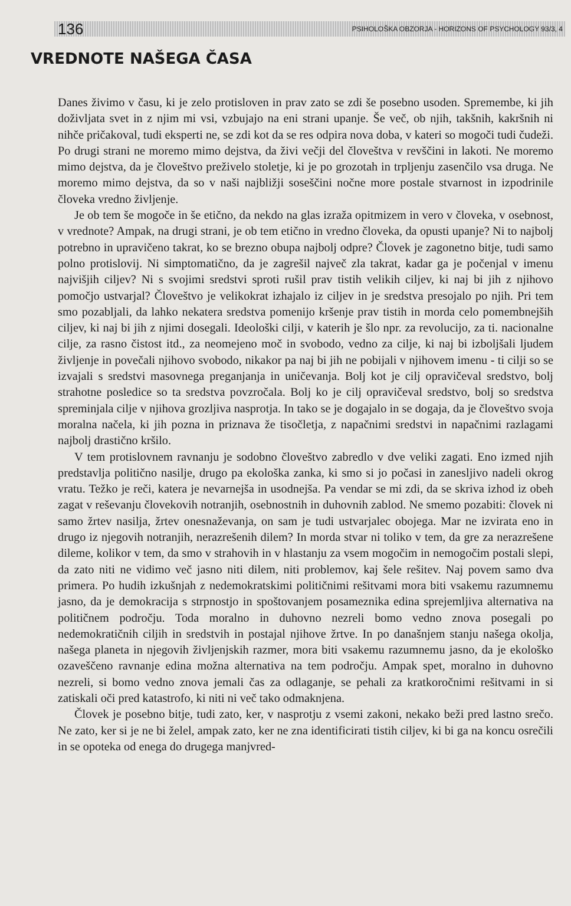136 PSIHOLOŠKA OBZORJA - HORIZONS OF PSYCHOLOGY 93/3, 4
VREDNOTE NAŠEGA ČASA
Danes živimo v času, ki je zelo protisloven in prav zato se zdi še posebno usoden. Spremembe, ki jih doživljata svet in z njim mi vsi, vzbujajo na eni strani upanje. Še več, ob njih, takšnih, kakršnih ni nihče pričakoval, tudi eksperti ne, se zdi kot da se res odpira nova doba, v kateri so mogoči tudi čudeži. Po drugi strani ne moremo mimo dejstva, da živi večji del človeštva v revščini in lakoti. Ne moremo mimo dejstva, da je človeštvo preživelo stoletje, ki je po grozotah in trpljenju zasenčilo vsa druga. Ne moremo mimo dejstva, da so v naši najbližji soseščini nočne more postale stvarnost in izpodrinile človeka vredno življenje.
Je ob tem še mogoče in še etično, da nekdo na glas izraža opitmizem in vero v človeka, v osebnost, v vrednote? Ampak, na drugi strani, je ob tem etično in vredno človeka, da opusti upanje? Ni to najbolj potrebno in upravičeno takrat, ko se brezno obupa najbolj odpre? Človek je zagonetno bitje, tudi samo polno protislovij. Ni simptomatično, da je zagrešil največ zla takrat, kadar ga je počenjal v imenu najvišjih ciljev? Ni s svojimi sredstvi sproti rušil prav tistih velikih ciljev, ki naj bi jih z njihovo pomočjo ustvarjal? Človeštvo je velikokrat izhajalo iz ciljev in je sredstva presojalo po njih. Pri tem smo pozabljali, da lahko nekatera sredstva pomenijo kršenje prav tistih in morda celo pomembnejših ciljev, ki naj bi jih z njimi dosegali. Ideološki cilji, v katerih je šlo npr. za revolucijo, za ti. nacionalne cilje, za rasno čistost itd., za neomejeno moč in svobodo, vedno za cilje, ki naj bi izboljšali ljudem življenje in povečali njihovo svobodo, nikakor pa naj bi jih ne pobijali v njihovem imenu - ti cilji so se izvajali s sredstvi masovnega preganjanja in uničevanja. Bolj kot je cilj opravičeval sredstvo, bolj strahotne posledice so ta sredstva povzročala. Bolj ko je cilj opravičeval sredstvo, bolj so sredstva spreminjala cilje v njihova grozljiva nasprotja. In tako se je dogajalo in se dogaja, da je človeštvo svoja moralna načela, ki jih pozna in priznava že tisočletja, z napačnimi sredstvi in napačnimi razlagami najbolj drastično kršilo.
V tem protislovnem ravnanju je sodobno človeštvo zabredlo v dve veliki zagati. Eno izmed njih predstavlja politično nasilje, drugo pa ekološka zanka, ki smo si jo počasi in zanesljivo nadeli okrog vratu. Težko je reči, katera je nevarnejša in usodnejša. Pa vendar se mi zdi, da se skriva izhod iz obeh zagat v reševanju človekovih notranjih, osebnostnih in duhovnih zablod. Ne smemo pozabiti: človek ni samo žrtev nasilja, žrtev onesnaževanja, on sam je tudi ustvarjalec obojega. Mar ne izvirata eno in drugo iz njegovih notranjih, nerazrešenih dilem? In morda stvar ni toliko v tem, da gre za nerazrešene dileme, kolikor v tem, da smo v strahovih in v hlastanju za vsem mogočim in nemogočim postali slepi, da zato niti ne vidimo več jasno niti dilem, niti problemov, kaj šele rešitev. Naj povem samo dva primera. Po hudih izkušnjah z nedemokratskimi političnimi rešitvami mora biti vsakemu razumnemu jasno, da je demokracija s strpnostjo in spoštovanjem posameznika edina sprejemljiva alternativa na političnem področju. Toda moralno in duhovno nezreli bomo vedno znova posegali po nedemokratičnih ciljih in sredstvih in postajal njihove žrtve. In po današnjem stanju našega okolja, našega planeta in njegovih življenjskih razmer, mora biti vsakemu razumnemu jasno, da je ekološko ozaveščeno ravnanje edina možna alternativa na tem področju. Ampak spet, moralno in duhovno nezreli, si bomo vedno znova jemali čas za odlaganje, se pehali za kratkoročnimi rešitvami in si zatiskali oči pred katastrofo, ki niti ni več tako odmaknjena.
Človek je posebno bitje, tudi zato, ker, v nasprotju z vsemi zakoni, nekako beži pred lastno srečo. Ne zato, ker si je ne bi želel, ampak zato, ker ne zna identificirati tistih ciljev, ki bi ga na koncu osrečili in se opoteka od enega do drugega manjvred-